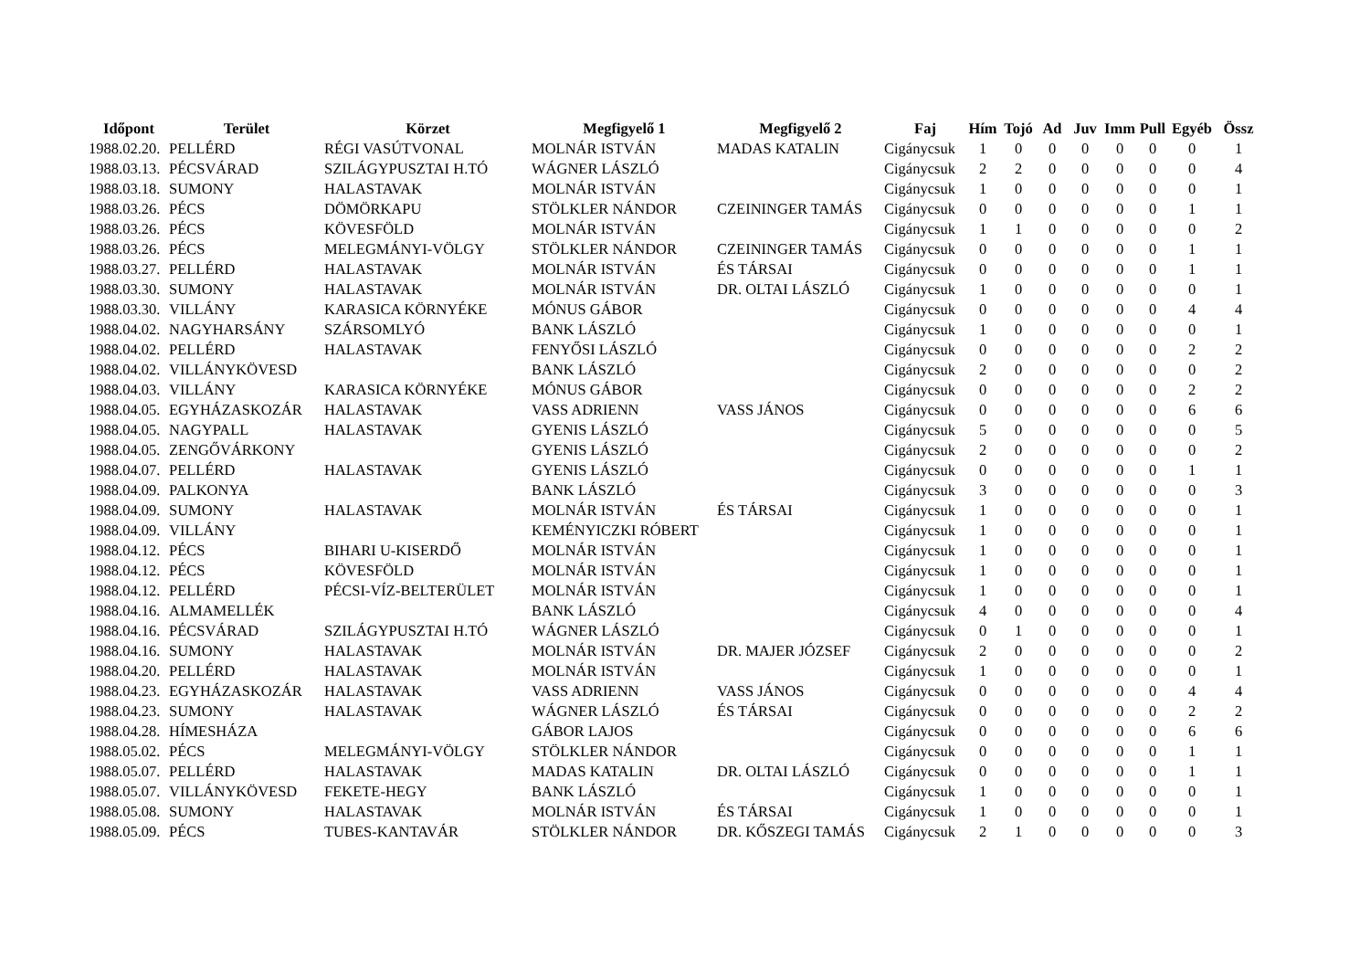| Időpont | Terület | Körzet | Megfigyelő 1 | Megfigyelő 2 | Faj | Hím | Tojó | Ad | Juv | Imm | Pull | Egyéb | Össz |
| --- | --- | --- | --- | --- | --- | --- | --- | --- | --- | --- | --- | --- | --- |
| 1988.02.20. | PELLÉRD | RÉGI VASÚTVONAL | MOLNÁR ISTVÁN | MADAS KATALIN | Cigánycsuk | 1 | 0 | 0 | 0 | 0 | 0 | 0 | 1 |
| 1988.03.13. | PÉCSVÁRAD | SZILÁGYPUSZTAI H.TÓ | WÁGNER LÁSZLÓ | | Cigánycsuk | 2 | 2 | 0 | 0 | 0 | 0 | 0 | 4 |
| 1988.03.18. | SUMONY | HALASTAVAK | MOLNÁR ISTVÁN | | Cigánycsuk | 1 | 0 | 0 | 0 | 0 | 0 | 0 | 1 |
| 1988.03.26. | PÉCS | DÖMÖRKAPU | STÖLKLER NÁNDOR | CZEININGER TAMÁS | Cigánycsuk | 0 | 0 | 0 | 0 | 0 | 0 | 1 | 1 |
| 1988.03.26. | PÉCS | KÖVESFÖLD | MOLNÁR ISTVÁN | | Cigánycsuk | 1 | 1 | 0 | 0 | 0 | 0 | 0 | 2 |
| 1988.03.26. | PÉCS | MELEGMÁNYI-VÖLGY | STÖLKLER NÁNDOR | CZEININGER TAMÁS | Cigánycsuk | 0 | 0 | 0 | 0 | 0 | 0 | 1 | 1 |
| 1988.03.27. | PELLÉRD | HALASTAVAK | MOLNÁR ISTVÁN | ÉS TÁRSAI | Cigánycsuk | 0 | 0 | 0 | 0 | 0 | 0 | 1 | 1 |
| 1988.03.30. | SUMONY | HALASTAVAK | MOLNÁR ISTVÁN | DR. OLTAI LÁSZLÓ | Cigánycsuk | 1 | 0 | 0 | 0 | 0 | 0 | 0 | 1 |
| 1988.03.30. | VILLÁNY | KARASICA KÖRNYÉKE | MÓNUS GÁBOR | | Cigánycsuk | 0 | 0 | 0 | 0 | 0 | 0 | 4 | 4 |
| 1988.04.02. | NAGYHARSÁNY | SZÁRSOMLYÓ | BANK LÁSZLÓ | | Cigánycsuk | 1 | 0 | 0 | 0 | 0 | 0 | 0 | 1 |
| 1988.04.02. | PELLÉRD | HALASTAVAK | FENYŐSI LÁSZLÓ | | Cigánycsuk | 0 | 0 | 0 | 0 | 0 | 0 | 2 | 2 |
| 1988.04.02. | VILLÁNYKÖVESD | | BANK LÁSZLÓ | | Cigánycsuk | 2 | 0 | 0 | 0 | 0 | 0 | 0 | 2 |
| 1988.04.03. | VILLÁNY | KARASICA KÖRNYÉKE | MÓNUS GÁBOR | | Cigánycsuk | 0 | 0 | 0 | 0 | 0 | 0 | 2 | 2 |
| 1988.04.05. | EGYHÁZASKOZÁR | HALASTAVAK | VASS ADRIENN | VASS JÁNOS | Cigánycsuk | 0 | 0 | 0 | 0 | 0 | 0 | 6 | 6 |
| 1988.04.05. | NAGYPALL | HALASTAVAK | GYENIS LÁSZLÓ | | Cigánycsuk | 5 | 0 | 0 | 0 | 0 | 0 | 0 | 5 |
| 1988.04.05. | ZENGŐVÁRKONY | | GYENIS LÁSZLÓ | | Cigánycsuk | 2 | 0 | 0 | 0 | 0 | 0 | 0 | 2 |
| 1988.04.07. | PELLÉRD | HALASTAVAK | GYENIS LÁSZLÓ | | Cigánycsuk | 0 | 0 | 0 | 0 | 0 | 0 | 1 | 1 |
| 1988.04.09. | PALKONYA | | BANK LÁSZLÓ | | Cigánycsuk | 3 | 0 | 0 | 0 | 0 | 0 | 0 | 3 |
| 1988.04.09. | SUMONY | HALASTAVAK | MOLNÁR ISTVÁN | ÉS TÁRSAI | Cigánycsuk | 1 | 0 | 0 | 0 | 0 | 0 | 0 | 1 |
| 1988.04.09. | VILLÁNY | | KEMÉNYICZKI RÓBERT | | Cigánycsuk | 1 | 0 | 0 | 0 | 0 | 0 | 0 | 1 |
| 1988.04.12. | PÉCS | BIHARI U-KISERDŐ | MOLNÁR ISTVÁN | | Cigánycsuk | 1 | 0 | 0 | 0 | 0 | 0 | 0 | 1 |
| 1988.04.12. | PÉCS | KÖVESFÖLD | MOLNÁR ISTVÁN | | Cigánycsuk | 1 | 0 | 0 | 0 | 0 | 0 | 0 | 1 |
| 1988.04.12. | PELLÉRD | PÉCSI-VÍZ-BELTERÜLET | MOLNÁR ISTVÁN | | Cigánycsuk | 1 | 0 | 0 | 0 | 0 | 0 | 0 | 1 |
| 1988.04.16. | ALMAMELLÉK | | BANK LÁSZLÓ | | Cigánycsuk | 4 | 0 | 0 | 0 | 0 | 0 | 0 | 4 |
| 1988.04.16. | PÉCSVÁRAD | SZILÁGYPUSZTAI H.TÓ | WÁGNER LÁSZLÓ | | Cigánycsuk | 0 | 1 | 0 | 0 | 0 | 0 | 0 | 1 |
| 1988.04.16. | SUMONY | HALASTAVAK | MOLNÁR ISTVÁN | DR. MAJER JÓZSEF | Cigánycsuk | 2 | 0 | 0 | 0 | 0 | 0 | 0 | 2 |
| 1988.04.20. | PELLÉRD | HALASTAVAK | MOLNÁR ISTVÁN | | Cigánycsuk | 1 | 0 | 0 | 0 | 0 | 0 | 0 | 1 |
| 1988.04.23. | EGYHÁZASKOZÁR | HALASTAVAK | VASS ADRIENN | VASS JÁNOS | Cigánycsuk | 0 | 0 | 0 | 0 | 0 | 0 | 4 | 4 |
| 1988.04.23. | SUMONY | HALASTAVAK | WÁGNER LÁSZLÓ | ÉS TÁRSAI | Cigánycsuk | 0 | 0 | 0 | 0 | 0 | 0 | 2 | 2 |
| 1988.04.28. | HÍMESHÁZA | | GÁBOR LAJOS | | Cigánycsuk | 0 | 0 | 0 | 0 | 0 | 0 | 6 | 6 |
| 1988.05.02. | PÉCS | MELEGMÁNYI-VÖLGY | STÖLKLER NÁNDOR | | Cigánycsuk | 0 | 0 | 0 | 0 | 0 | 0 | 1 | 1 |
| 1988.05.07. | PELLÉRD | HALASTAVAK | MADAS KATALIN | DR. OLTAI LÁSZLÓ | Cigánycsuk | 0 | 0 | 0 | 0 | 0 | 0 | 1 | 1 |
| 1988.05.07. | VILLÁNYKÖVESD | FEKETE-HEGY | BANK LÁSZLÓ | | Cigánycsuk | 1 | 0 | 0 | 0 | 0 | 0 | 0 | 1 |
| 1988.05.08. | SUMONY | HALASTAVAK | MOLNÁR ISTVÁN | ÉS TÁRSAI | Cigánycsuk | 1 | 0 | 0 | 0 | 0 | 0 | 0 | 1 |
| 1988.05.09. | PÉCS | TUBES-KANTAVÁR | STÖLKLER NÁNDOR | DR. KŐSZEGI TAMÁS | Cigánycsuk | 2 | 1 | 0 | 0 | 0 | 0 | 0 | 3 |